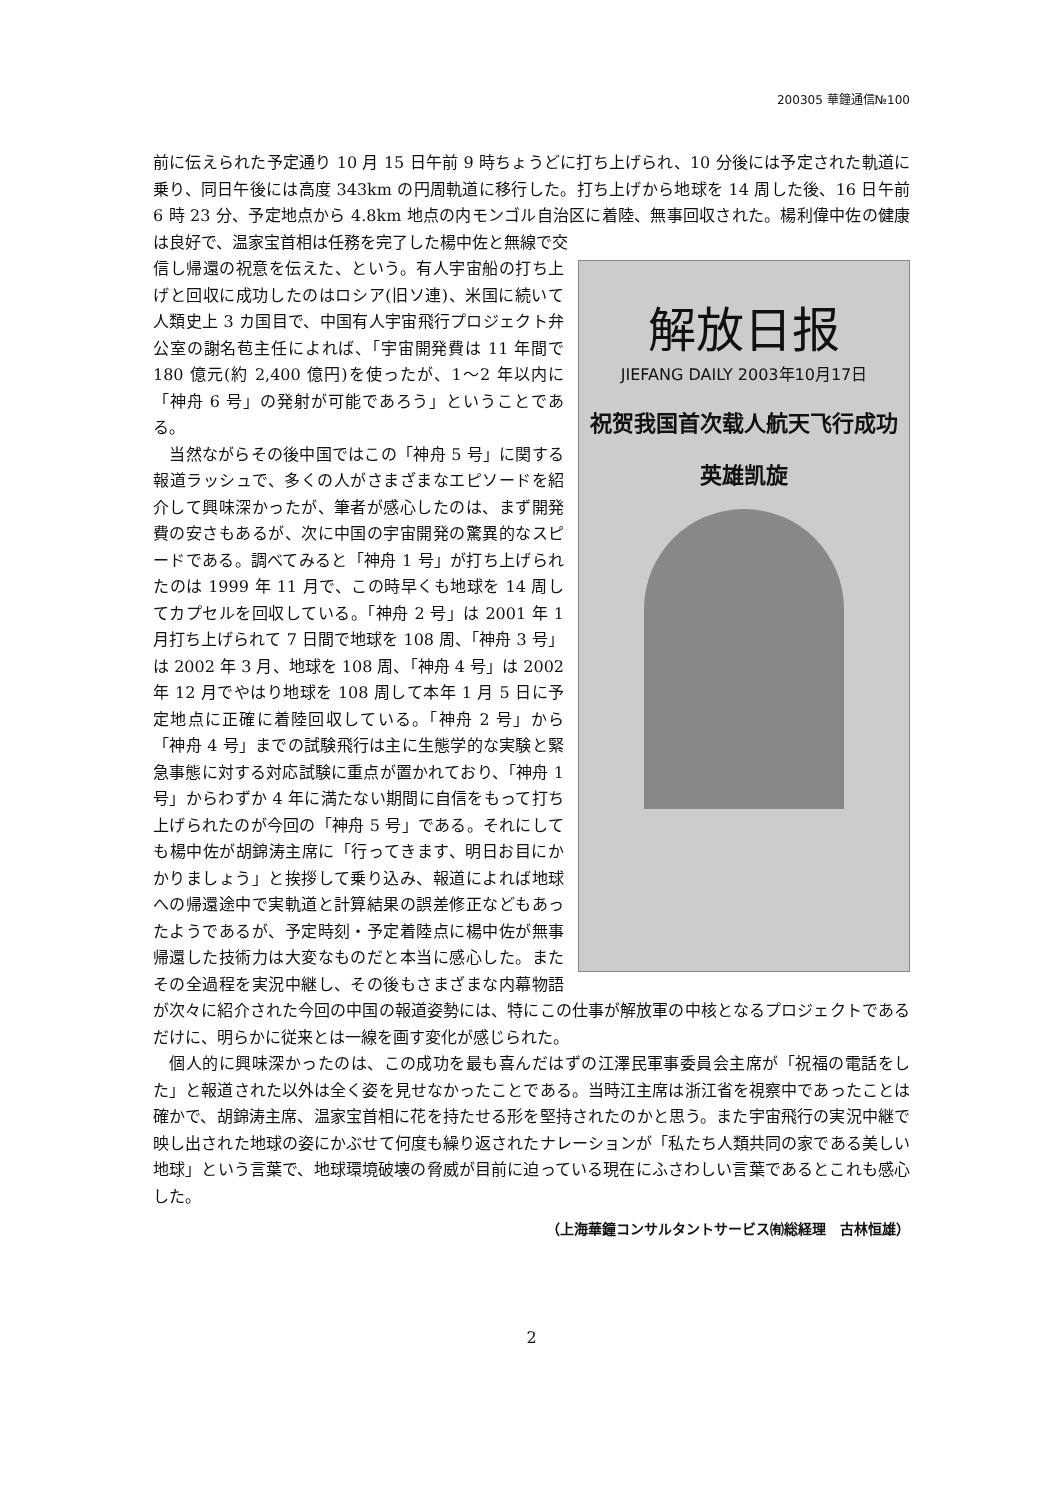200305 華鐘通信№100
前に伝えられた予定通り 10 月 15 日午前 9 時ちょうどに打ち上げられ、10 分後には予定された軌道に乗り、同日午後には高度 343km の円周軌道に移行した。打ち上げから地球を 14 周した後、16 日午前 6 時 23 分、予定地点から 4.8km 地点の内モンゴル自治区に着陸、無事回収された。楊利偉中佐の健康は良好で、温家宝首相は任務を完了した楊中佐と無線で交
解放日报
JIEFANG DAILY 2003年10月17日
祝贺我国首次载人航天飞行成功
英雄凯旋
信し帰還の祝意を伝えた、という。有人宇宙船の打ち上げと回収に成功したのはロシア(旧ソ連)、米国に続いて人類史上 3 カ国目で、中国有人宇宙飛行プロジェクト弁公室の謝名苞主任によれば、「宇宙開発費は 11 年間で 180 億元(約 2,400 億円)を使ったが、1〜2 年以内に「神舟 6 号」の発射が可能であろう」ということである。
　当然ながらその後中国ではこの「神舟 5 号」に関する報道ラッシュで、多くの人がさまざまなエピソードを紹介して興味深かったが、筆者が感心したのは、まず開発費の安さもあるが、次に中国の宇宙開発の驚異的なスピードである。調べてみると「神舟 1 号」が打ち上げられたのは 1999 年 11 月で、この時早くも地球を 14 周してカプセルを回収している。「神舟 2 号」は 2001 年 1 月打ち上げられて 7 日間で地球を 108 周、「神舟 3 号」は 2002 年 3 月、地球を 108 周、「神舟 4 号」は 2002 年 12 月でやはり地球を 108 周して本年 1 月 5 日に予定地点に正確に着陸回収している。「神舟 2 号」から「神舟 4 号」までの試験飛行は主に生態学的な実験と緊急事態に対する対応試験に重点が置かれており、「神舟 1 号」からわずか 4 年に満たない期間に自信をもって打ち上げられたのが今回の「神舟 5 号」である。それにしても楊中佐が胡錦涛主席に「行ってきます、明日お目にかかりましょう」と挨拶して乗り込み、報道によれば地球への帰還途中で実軌道と計算結果の誤差修正などもあったようであるが、予定時刻・予定着陸点に楊中佐が無事帰還した技術力は大変なものだと本当に感心した。またその全過程を実況中継し、その後もさまざまな内幕物語が次々に紹介された今回の中国の報道姿勢には、特にこの仕事が解放軍の中核となるプロジェクトであるだけに、明らかに従来とは一線を画す変化が感じられた。
　個人的に興味深かったのは、この成功を最も喜んだはずの江澤民軍事委員会主席が「祝福の電話をした」と報道された以外は全く姿を見せなかったことである。当時江主席は浙江省を視察中であったことは確かで、胡錦涛主席、温家宝首相に花を持たせる形を堅持されたのかと思う。また宇宙飛行の実況中継で映し出された地球の姿にかぶせて何度も繰り返されたナレーションが「私たち人類共同の家である美しい地球」という言葉で、地球環境破壊の脅威が目前に迫っている現在にふさわしい言葉であるとこれも感心した。
（上海華鐘コンサルタントサービス㈲総経理　古林恒雄）
2